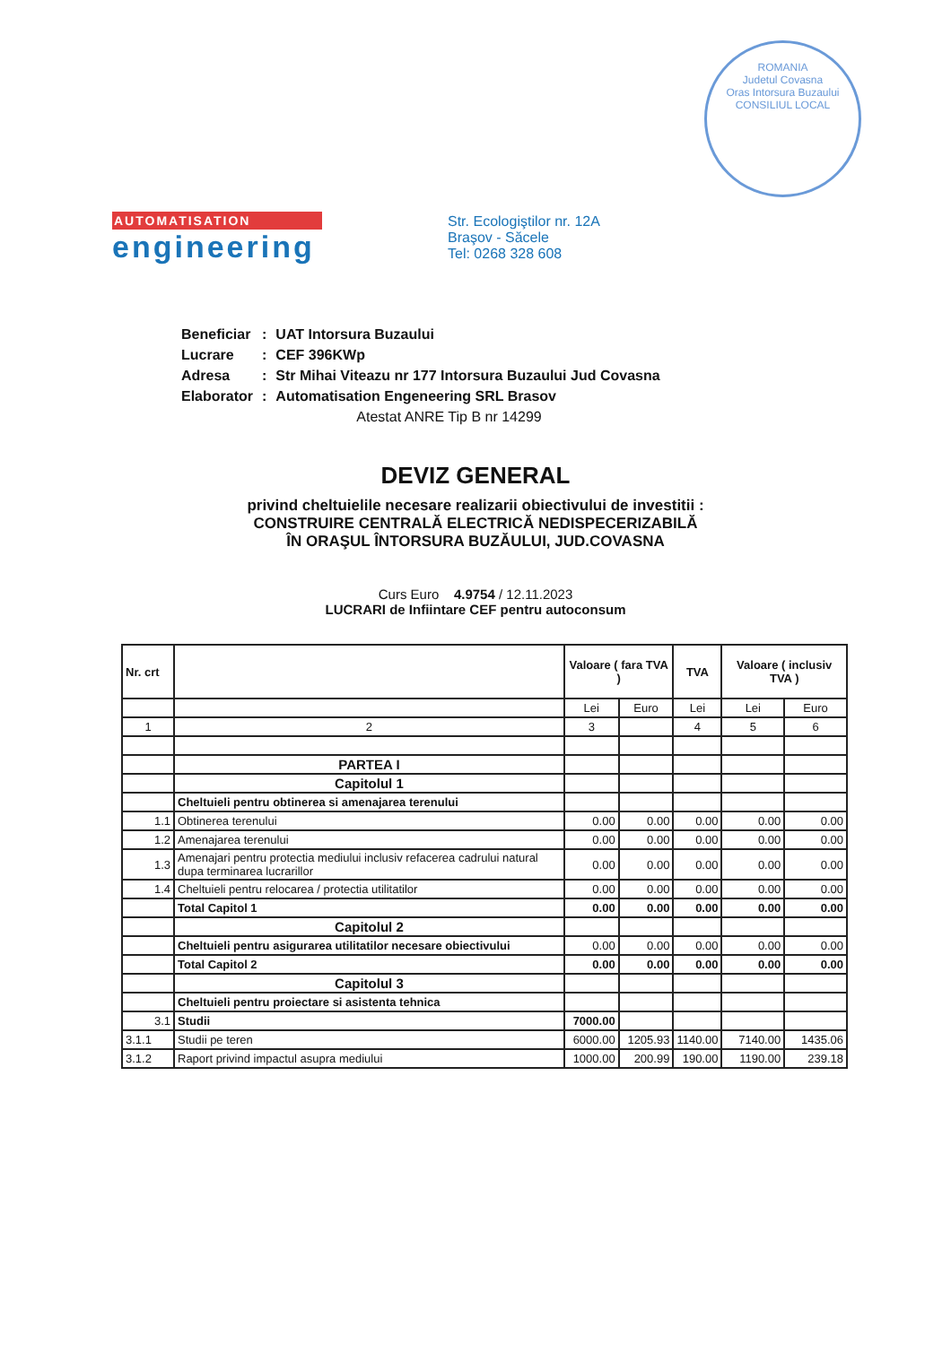ROMANIA
Judetul Covasna
Oras Intorsura Buzaului
CONSILIUL LOCAL
AUTOMATISATION
engineering
Str. Ecologiştilor nr. 12A
Braşov - Săcele
Tel: 0268 328 608
| Beneficiar | : | UAT Intorsura Buzaului |
| Lucrare | : | CEF 396KWp |
| Adresa | : | Str Mihai Viteazu nr 177 Intorsura Buzaului Jud Covasna |
| Elaborator | : | Automatisation Engeneering SRL Brasov |
| | | Atestat ANRE Tip B nr 14299 |
DEVIZ GENERAL
privind cheltuielile necesare realizarii obiectivului de investitii :
CONSTRUIRE CENTRALĂ ELECTRICĂ NEDISPECERIZABILĂ
ÎN ORAŞUL ÎNTORSURA BUZĂULUI, JUD.COVASNA
Curs Euro 4.9754 / 12.11.2023
LUCRARI de Infiintare CEF pentru autoconsum
| Nr. crt | | Valoare ( fara TVA ) | | TVA | Valoare ( inclusiv TVA ) | |
| --- | --- | --- | --- | --- | --- | --- |
| | | Lei | Euro | Lei | Lei | Euro |
| 1 | 2 | 3 | | 4 | 5 | 6 |
| | PARTEA I | | | | | |
| | Capitolul 1 | | | | | |
| | Cheltuieli pentru obtinerea si amenajarea terenului | | | | | |
| 1.1 | Obtinerea terenului | 0.00 | 0.00 | 0.00 | 0.00 | 0.00 |
| 1.2 | Amenajarea terenului | 0.00 | 0.00 | 0.00 | 0.00 | 0.00 |
| 1.3 | Amenajari pentru protectia mediului inclusiv refacerea cadrului natural dupa terminarea lucrarillor | 0.00 | 0.00 | 0.00 | 0.00 | 0.00 |
| 1.4 | Cheltuieli pentru relocarea / protectia utilitatilor | 0.00 | 0.00 | 0.00 | 0.00 | 0.00 |
| | Total Capitol 1 | 0.00 | 0.00 | 0.00 | 0.00 | 0.00 |
| | Capitolul 2 | | | | | |
| | Cheltuieli pentru asigurarea utilitatilor necesare obiectivului | 0.00 | 0.00 | 0.00 | 0.00 | 0.00 |
| | Total Capitol 2 | 0.00 | 0.00 | 0.00 | 0.00 | 0.00 |
| | Capitolul 3 | | | | | |
| | Cheltuieli pentru proiectare si asistenta tehnica | | | | | |
| 3.1 | Studii | 7000.00 | | | | |
| 3.1.1 | Studii pe teren | 6000.00 | 1205.93 | 1140.00 | 7140.00 | 1435.06 |
| 3.1.2 | Raport privind impactul asupra mediului | 1000.00 | 200.99 | 190.00 | 1190.00 | 239.18 |